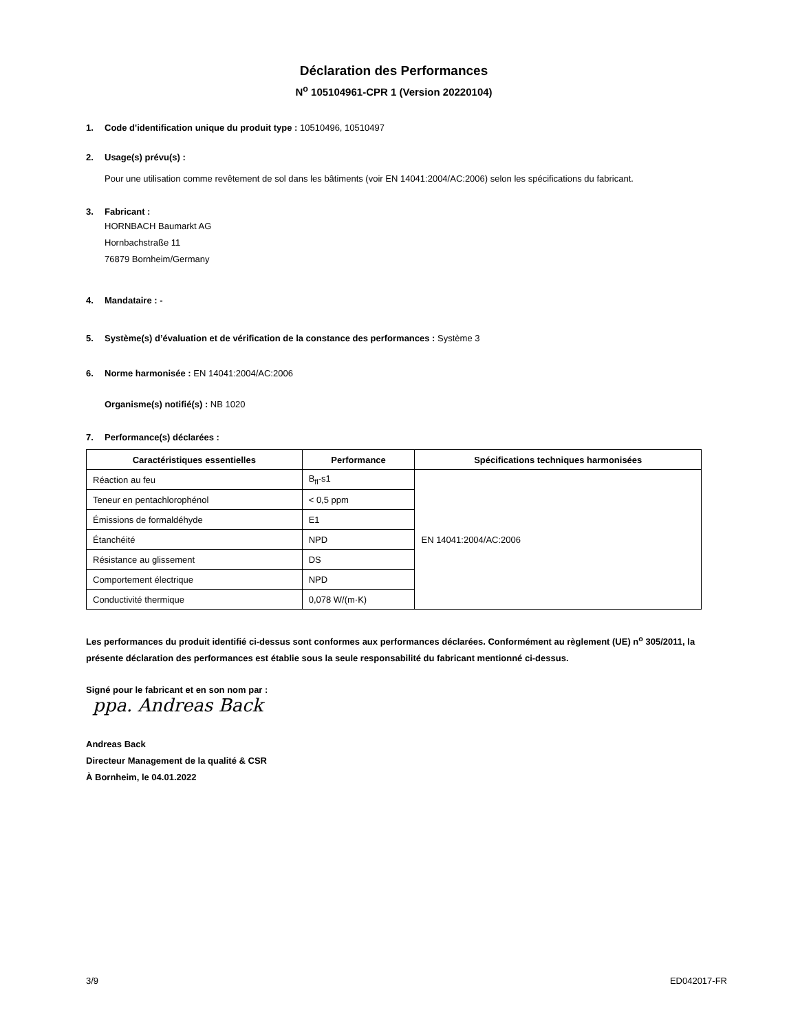Déclaration des Performances
N<sup>o</sup> 105104961-CPR 1 (Version 20220104)
1. Code d'identification unique du produit type : 10510496, 10510497
2. Usage(s) prévu(s) :
Pour une utilisation comme revêtement de sol dans les bâtiments (voir EN 14041:2004/AC:2006) selon les spécifications du fabricant.
3. Fabricant :
HORNBACH Baumarkt AG
Hornbachstraße 11
76879 Bornheim/Germany
4. Mandataire : -
5. Système(s) d’évaluation et de vérification de la constance des performances : Système 3
6. Norme harmonisée : EN 14041:2004/AC:2006
Organisme(s) notifié(s) : NB 1020
7. Performance(s) déclarées :
| Caractéristiques essentielles | Performance | Spécifications techniques harmonisées |
| --- | --- | --- |
| Réaction au feu | B<sub>fl</sub>-s1 | EN 14041:2004/AC:2006 |
| Teneur en pentachlorophénol | < 0,5 ppm | |
| Émissions de formaldéhyde | E1 | |
| Étanchéité | NPD | |
| Résistance au glissement | DS | |
| Comportement électrique | NPD | |
| Conductivité thermique | 0,078 W/(m·K) | |
Les performances du produit identifié ci-dessus sont conformes aux performances déclarées. Conformément au règlement (UE) n<sup>o</sup> 305/2011, la présente déclaration des performances est établie sous la seule responsabilité du fabricant mentionné ci-dessus.
Signé pour le fabricant et en son nom par :
ppa. Andreas Back
Andreas Back
Directeur Management de la qualité & CSR
À Bornheim, le 04.01.2022
3/9 ED042017-FR